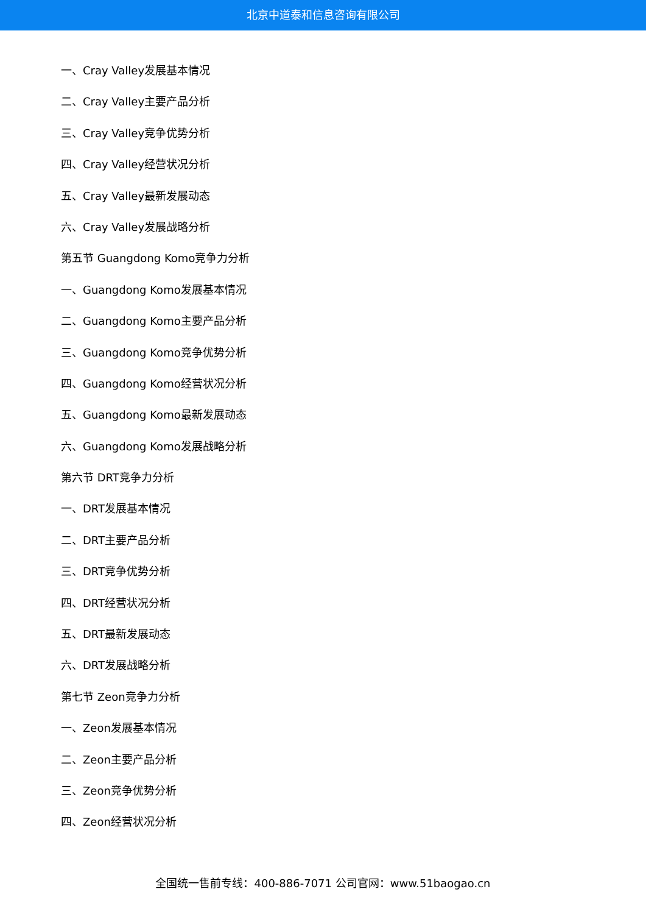北京中道泰和信息咨询有限公司
一、Cray Valley发展基本情况
二、Cray Valley主要产品分析
三、Cray Valley竞争优势分析
四、Cray Valley经营状况分析
五、Cray Valley最新发展动态
六、Cray Valley发展战略分析
第五节 Guangdong Komo竞争力分析
一、Guangdong Komo发展基本情况
二、Guangdong Komo主要产品分析
三、Guangdong Komo竞争优势分析
四、Guangdong Komo经营状况分析
五、Guangdong Komo最新发展动态
六、Guangdong Komo发展战略分析
第六节 DRT竞争力分析
一、DRT发展基本情况
二、DRT主要产品分析
三、DRT竞争优势分析
四、DRT经营状况分析
五、DRT最新发展动态
六、DRT发展战略分析
第七节 Zeon竞争力分析
一、Zeon发展基本情况
二、Zeon主要产品分析
三、Zeon竞争优势分析
四、Zeon经营状况分析
全国统一售前专线：400-886-7071 公司官网：www.51baogao.cn